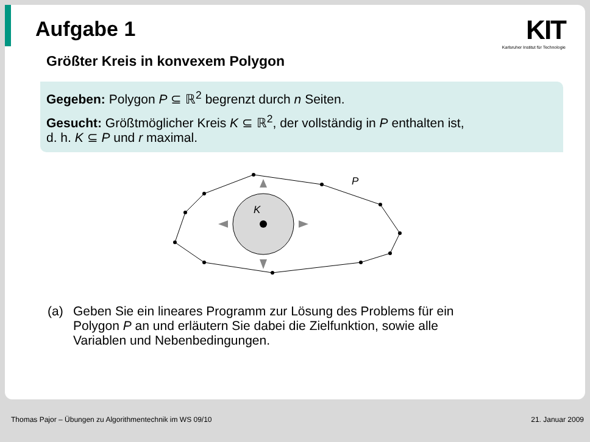Aufgabe 1
KIT
Karlsruher Institut für Technologie
Größter Kreis in konvexem Polygon
Gegeben: Polygon P ⊆ ℝ<sup>2</sup> begrenzt durch n Seiten.
Gesucht: Größtmöglicher Kreis K ⊆ ℝ<sup>2</sup>, der vollständig in P enthalten ist,
d. h. K ⊆ P und r maximal.
K
P
(a) Geben Sie ein lineares Programm zur Lösung des Problems für ein
Polygon P an und erläutern Sie dabei die Zielfunktion, sowie alle
Variablen und Nebenbedingungen.
Thomas Pajor – Übungen zu Algorithmentechnik im WS 09/10 21. Januar 2009